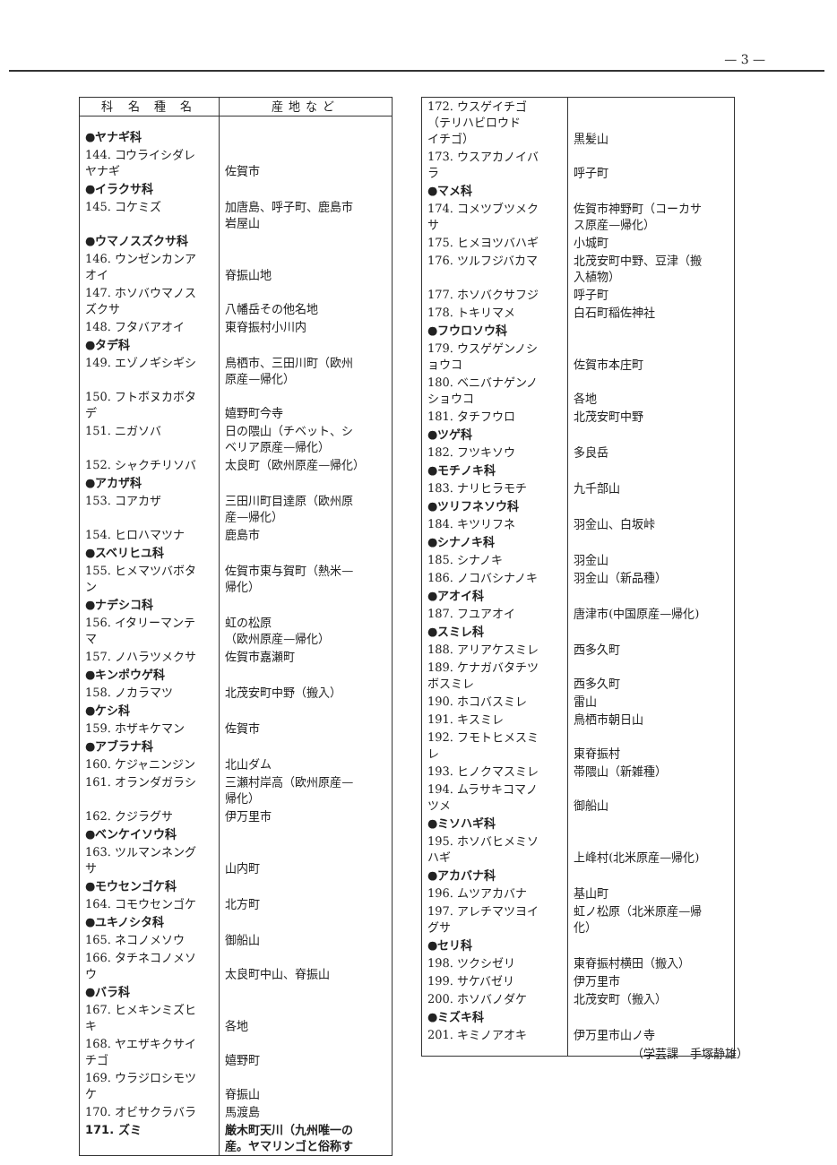— 3 —
| 科 名 種 名 | 産地など |
| --- | --- |
| ●ヤナギ科 | |
| 144. コウライシダレ ヤナギ | 佐賀市 |
| ●イラクサ科 | |
| 145. コケミズ | 加唐島、呼子町、鹿島市 岩屋山 |
| ●ウマノスズクサ科 | |
| 146. ウンゼンカンア オイ | 脊振山地 |
| 147. ホソバウマノス ズクサ | 八幡岳その他名地 |
| 148. フタバアオイ | 東脊振村小川内 |
| ●タデ科 | |
| 149. エゾノギシギシ | 鳥栖市、三田川町（欧州 原産—帰化） |
| 150. フトボヌカボタ デ | 嬉野町今寺 |
| 151. ニガソバ | 日の隈山（チベット、シ ベリア原産—帰化） |
| 152. シャクチリソバ | 太良町（欧州原産—帰化） |
| ●アカザ科 | |
| 153. コアカザ | 三田川町目達原（欧州原 産—帰化） |
| 154. ヒロハマツナ | 鹿島市 |
| ●スベリヒユ科 | |
| 155. ヒメマツバボタ ン | 佐賀市東与賀町（熱米— 帰化） |
| ●ナデシコ科 | |
| 156. イタリーマンテ マ | 虹の松原 （欧州原産—帰化） |
| 157. ノハラツメクサ | 佐賀市嘉瀬町 |
| ●キンポウゲ科 | |
| 158. ノカラマツ | 北茂安町中野（搬入） |
| ●ケシ科 | |
| 159. ホザキケマン | 佐賀市 |
| ●アブラナ科 | |
| 160. ケジャニンジン | 北山ダム |
| 161. オランダガラシ | 三瀬村岸高（欧州原産— 帰化） |
| 162. クジラグサ | 伊万里市 |
| ●ベンケイソウ科 | |
| 163. ツルマンネング サ | 山内町 |
| ●モウセンゴケ科 | |
| 164. コモウセンゴケ | 北方町 |
| ●ユキノシタ科 | |
| 165. ネコノメソウ | 御船山 |
| 166. タチネコノメソ ウ | 太良町中山、脊振山 |
| ●バラ科 | |
| 167. ヒメキンミズヒ キ | 各地 |
| 168. ヤエザキクサイ チゴ | 嬉野町 |
| 169. ウラジロシモツ ケ | 脊振山 |
| 170. オビサクラバラ | 馬渡島 |
| 171. ズミ | 厳木町天川（九州唯一の 産。ヤマリンゴと俗称す |
| 172. ウスゲイチゴ （テリハビロウド イチゴ） | 黒髪山 |
| 173. ウスアカノイバ ラ | 呼子町 |
| ●マメ科 | |
| 174. コメツブツメク サ | 佐賀市神野町（コーカサ ス原産—帰化） |
| 175. ヒメヨツバハギ | 小城町 |
| 176. ツルフジバカマ | 北茂安町中野、豆津（搬 入植物） |
| 177. ホソバクサフジ | 呼子町 |
| 178. トキリマメ | 白石町稲佐神社 |
| ●フウロソウ科 | |
| 179. ウスゲゲンノシ ョウコ | 佐賀市本庄町 |
| 180. ベニバナゲンノ ショウコ | 各地 |
| 181. タチフウロ | 北茂安町中野 |
| ●ツゲ科 | |
| 182. フツキソウ | 多良岳 |
| ●モチノキ科 | |
| 183. ナリヒラモチ | 九千部山 |
| ●ツリフネソウ科 | |
| 184. キツリフネ | 羽金山、白坂峠 |
| ●シナノキ科 | |
| 185. シナノキ | 羽金山 |
| 186. ノコバシナノキ | 羽金山（新品種） |
| ●アオイ科 | |
| 187. フユアオイ | 唐津市(中国原産—帰化) |
| ●スミレ科 | |
| 188. アリアケスミレ | 西多久町 |
| 189. ケナガバタチツ ボスミレ | 西多久町 |
| 190. ホコバスミレ | 雷山 |
| 191. キスミレ | 鳥栖市朝日山 |
| 192. フモトヒメスミ レ | 東脊振村 |
| 193. ヒノクマスミレ | 帯隈山（新雑種） |
| 194. ムラサキコマノ ツメ | 御船山 |
| ●ミソハギ科 | |
| 195. ホソバヒメミソ ハギ | 上峰村(北米原産—帰化) |
| ●アカバナ科 | |
| 196. ムツアカバナ | 基山町 |
| 197. アレチマツヨイ グサ | 虹ノ松原（北米原産—帰 化） |
| ●セリ科 | |
| 198. ツクシゼリ | 東脊振村横田（搬入） |
| 199. サケバゼリ | 伊万里市 |
| 200. ホソバノダケ | 北茂安町（搬入） |
| ●ミズキ科 | |
| 201. キミノアオキ | 伊万里市山ノ寺 |
（学芸課　手塚静雄）